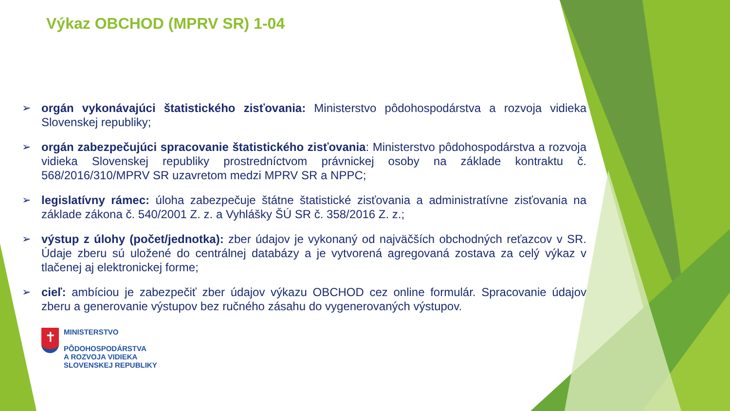Výkaz OBCHOD (MPRV SR) 1-04
➢ orgán vykonávajúci štatistického zisťovania: Ministerstvo pôdohospodárstva a rozvoja vidieka Slovenskej republiky;
➢ orgán zabezpečujúci spracovanie štatistického zisťovania: Ministerstvo pôdohospodárstva a rozvoja vidieka Slovenskej republiky prostredníctvom právnickej osoby na základe kontraktu č. 568/2016/310/MPRV SR uzavretom medzi MPRV SR a NPPC;
➢ legislatívny rámec: úloha zabezpečuje štátne štatistické zisťovania a administratívne zisťovania na základe zákona č. 540/2001 Z. z. a Vyhlášky ŠÚ SR č. 358/2016 Z. z.;
➢ výstup z úlohy (počet/jednotka): zber údajov je vykonaný od najväčších obchodných reťazcov v SR. Údaje zberu sú uložené do centrálnej databázy a je vytvorená agregovaná zostava za celý výkaz v tlačenej aj elektronickej forme;
➢ cieľ: ambíciou je zabezpečiť zber údajov výkazu OBCHOD cez online formulár. Spracovanie údajov zberu a generovanie výstupov bez ručného zásahu do vygenerovaných výstupov.
✝
MINISTERSTVO
PÔDOHOSPODÁRSTVA
A ROZVOJA VIDIEKA
SLOVENSKEJ REPUBLIKY